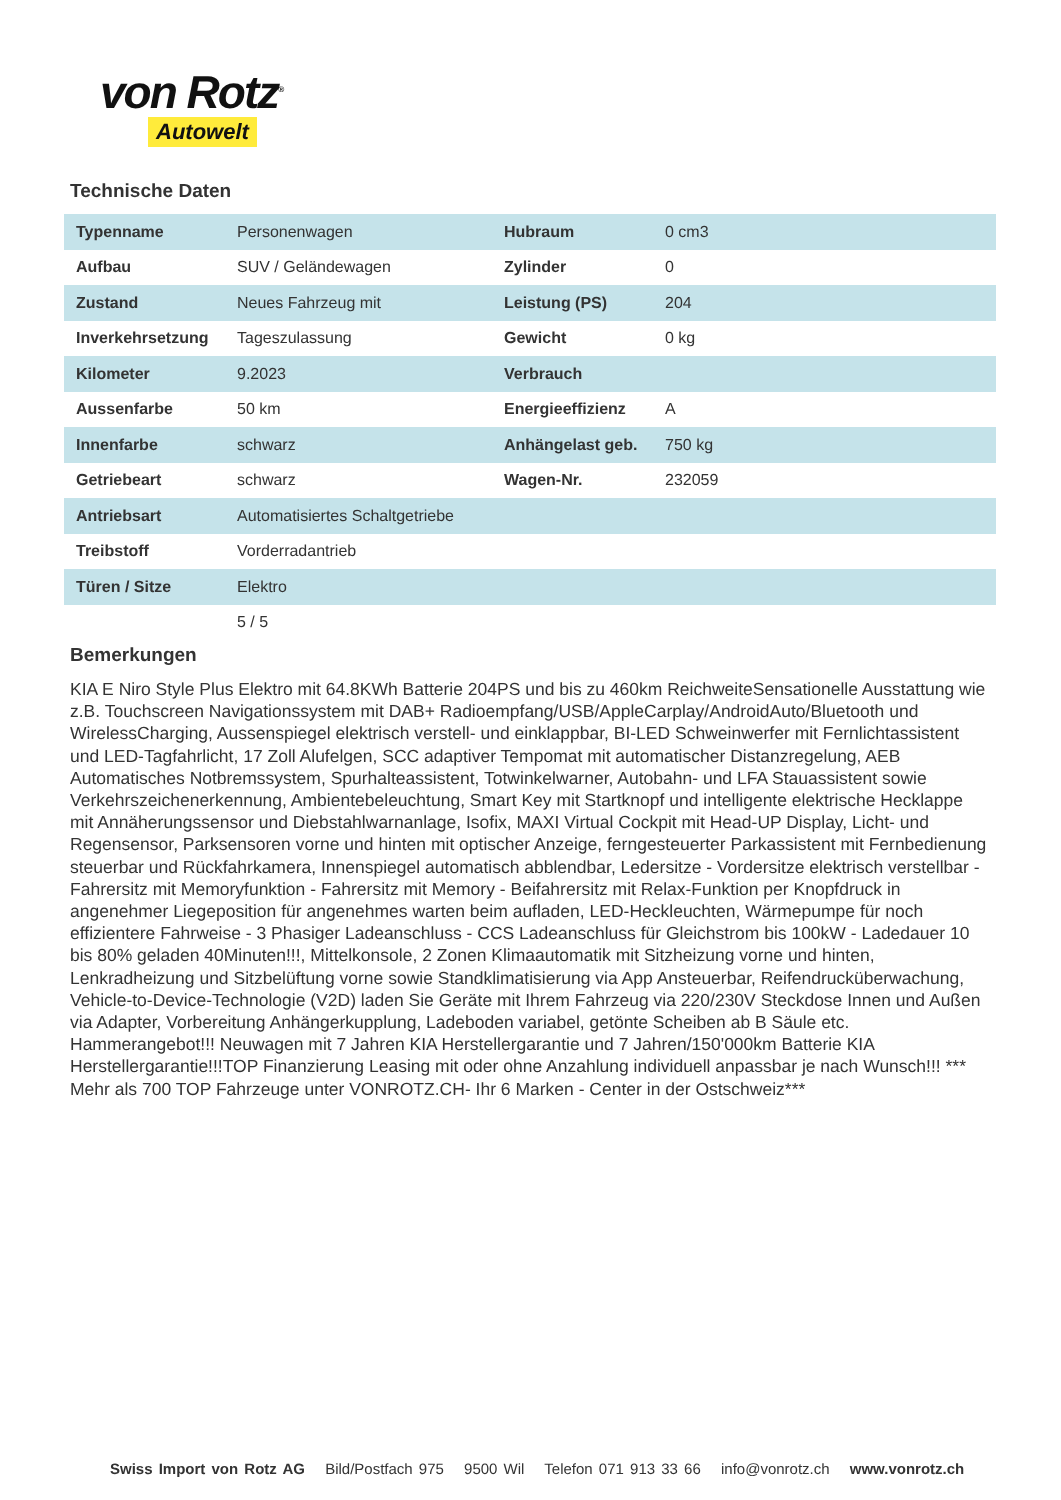von Rotz<sup>®</sup>
Autowelt
Technische Daten
| Typenname | Personenwagen | Hubraum | 0 cm3 |
| Aufbau | SUV / Geländewagen | Zylinder | 0 |
| Zustand | Neues Fahrzeug mit | Leistung (PS) | 204 |
| Inverkehrsetzung | Tageszulassung | Gewicht | 0 kg |
| Kilometer | 9.2023 | Verbrauch | |
| Aussenfarbe | 50 km | Energieeffizienz | A |
| Innenfarbe | schwarz | Anhängelast geb. | 750 kg |
| Getriebeart | schwarz | Wagen-Nr. | 232059 |
| Antriebsart | Automatisiertes Schaltgetriebe | | |
| Treibstoff | Vorderradantrieb | | |
| Türen / Sitze | Elektro | | |
| | 5 / 5 | | |
Bemerkungen
KIA E Niro Style Plus Elektro mit 64.8KWh Batterie 204PS und bis zu 460km ReichweiteSensationelle Ausstattung wie z.B. Touchscreen Navigationssystem mit DAB+ Radioempfang/USB/AppleCarplay/AndroidAuto/Bluetooth und WirelessCharging, Aussenspiegel elektrisch verstell- und einklappbar, BI-LED Schweinwerfer mit Fernlichtassistent und LED-Tagfahrlicht, 17 Zoll Alufelgen, SCC adaptiver Tempomat mit automatischer Distanzregelung, AEB Automatisches Notbremssystem, Spurhalteassistent, Totwinkelwarner, Autobahn- und LFA Stauassistent sowie Verkehrszeichenerkennung, Ambientebeleuchtung, Smart Key mit Startknopf und intelligente elektrische Hecklappe mit Annäherungssensor und Diebstahlwarnanlage, Isofix, MAXI Virtual Cockpit mit Head-UP Display, Licht- und Regensensor, Parksensoren vorne und hinten mit optischer Anzeige, ferngesteuerter Parkassistent mit Fernbedienung steuerbar und Rückfahrkamera, Innenspiegel automatisch abblendbar, Ledersitze - Vordersitze elektrisch verstellbar - Fahrersitz mit Memoryfunktion - Fahrersitz mit Memory - Beifahrersitz mit Relax-Funktion per Knopfdruck in angenehmer Liegeposition für angenehmes warten beim aufladen, LED-Heckleuchten, Wärmepumpe für noch effizientere Fahrweise - 3 Phasiger Ladeanschluss - CCS Ladeanschluss für Gleichstrom bis 100kW - Ladedauer 10 bis 80% geladen 40Minuten!!!, Mittelkonsole, 2 Zonen Klimaautomatik mit Sitzheizung vorne und hinten, Lenkradheizung und Sitzbelüftung vorne sowie Standklimatisierung via App Ansteuerbar, Reifendrucküberwachung, Vehicle-to-Device-Technologie (V2D) laden Sie Geräte mit Ihrem Fahrzeug via 220/230V Steckdose Innen und Außen via Adapter, Vorbereitung Anhängerkupplung, Ladeboden variabel, getönte Scheiben ab B Säule etc. Hammerangebot!!! Neuwagen mit 7 Jahren KIA Herstellergarantie und 7 Jahren/150'000km Batterie KIA Herstellergarantie!!!TOP Finanzierung Leasing mit oder ohne Anzahlung individuell anpassbar je nach Wunsch!!! *** Mehr als 700 TOP Fahrzeuge unter VONROTZ.CH- Ihr 6 Marken - Center in der Ostschweiz***
Swiss Import von Rotz AG Bild/Postfach 975 9500 Wil Telefon 071 913 33 66 info@vonrotz.ch www.vonrotz.ch